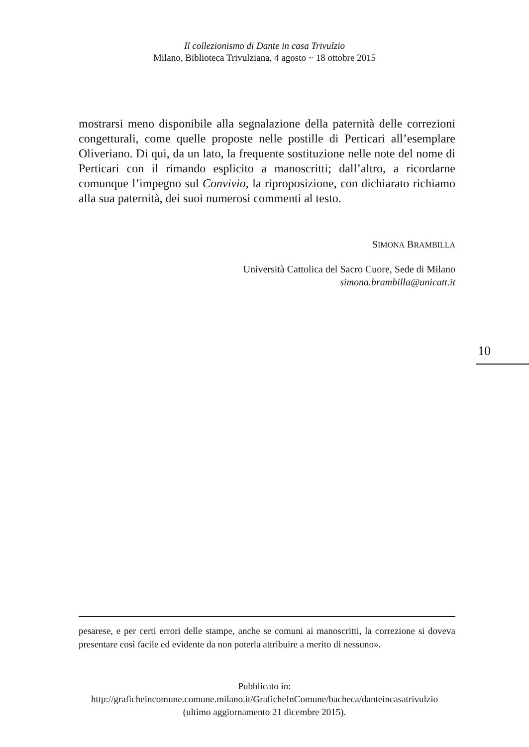Il collezionismo di Dante in casa Trivulzio
Milano, Biblioteca Trivulziana, 4 agosto ~ 18 ottobre 2015
mostrarsi meno disponibile alla segnalazione della paternità delle correzioni congetturali, come quelle proposte nelle postille di Perticari all’esemplare Oliveriano. Di qui, da un lato, la frequente sostituzione nelle note del nome di Perticari con il rimando esplicito a manoscritti; dall’altro, a ricordarne comunque l’impegno sul Convivio, la riproposizione, con dichiarato richiamo alla sua paternità, dei suoi numerosi commenti al testo.
SIMONA BRAMBILLA
Università Cattolica del Sacro Cuore, Sede di Milano
simona.brambilla@unicatt.it
10
pesarese, e per certi errori delle stampe, anche se comuni ai manoscritti, la correzione si doveva presentare così facile ed evidente da non poterla attribuire a merito di nessuno».
Pubblicato in:
http://graficheincomune.comune.milano.it/GraficheInComune/bacheca/danteincasatrivulzio
(ultimo aggiornamento 21 dicembre 2015).